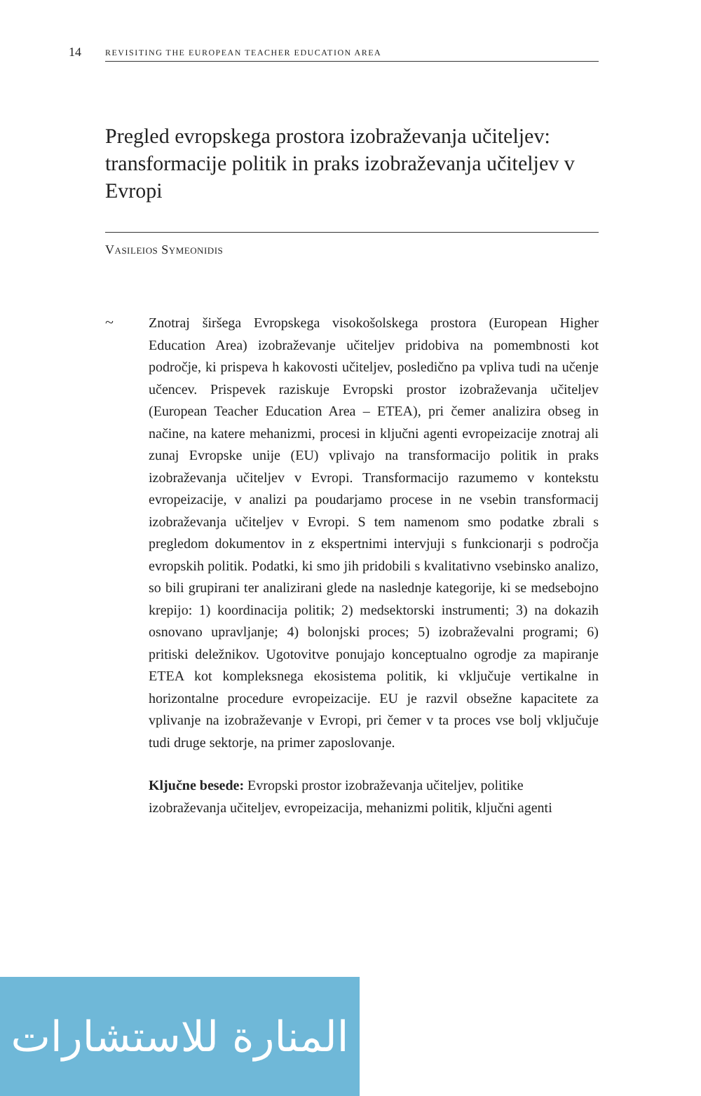14
REVISITING THE EUROPEAN TEACHER EDUCATION AREA
Pregled evropskega prostora izobraževanja učiteljev: transformacije politik in praks izobraževanja učiteljev v Evropi
Vasileios Symeonidis
~
Znotraj širšega Evropskega visokošolskega prostora (European Higher Education Area) izobraževanje učiteljev pridobiva na pomembnosti kot področje, ki prispeva h kakovosti učiteljev, posledično pa vpliva tudi na učenje učencev. Prispevek raziskuje Evropski prostor izobraževanja učiteljev (European Teacher Education Area – ETEA), pri čemer analizira obseg in načine, na katere mehanizmi, procesi in ključni agenti evropeizacije znotraj ali zunaj Evropske unije (EU) vplivajo na transformacijo politik in praks izobraževanja učiteljev v Evropi. Transformacijo razumemo v kontekstu evropeizacije, v analizi pa poudarjamo procese in ne vsebin transformacij izobraževanja učiteljev v Evropi. S tem namenom smo podatke zbrali s pregledom dokumentov in z ekspertnimi intervjuji s funkcionarji s področja evropskih politik. Podatki, ki smo jih pridobili s kvalitativno vsebinsko analizo, so bili grupirani ter analizirani glede na naslednje kategorije, ki se medsebojno krepijo: 1) koordinacija politik; 2) medsektorski instrumenti; 3) na dokazih osnovano upravljanje; 4) bolonjski proces; 5) izobraževalni programi; 6) pritiski deležnikov. Ugotovitve ponujajo konceptualno ogrodje za mapiranje ETEA kot kompleksnega ekosistema politik, ki vključuje vertikalne in horizontalne procedure evropeizacije. EU je razvil obsežne kapacitete za vplivanje na izobraževanje v Evropi, pri čemer v ta proces vse bolj vključuje tudi druge sektorje, na primer zaposlovanje.
Ključne besede: Evropski prostor izobraževanja učiteljev, politike izobraževanja učiteljev, evropeizacija, mehanizmi politik, ključni agenti
المنارة للاستشارات